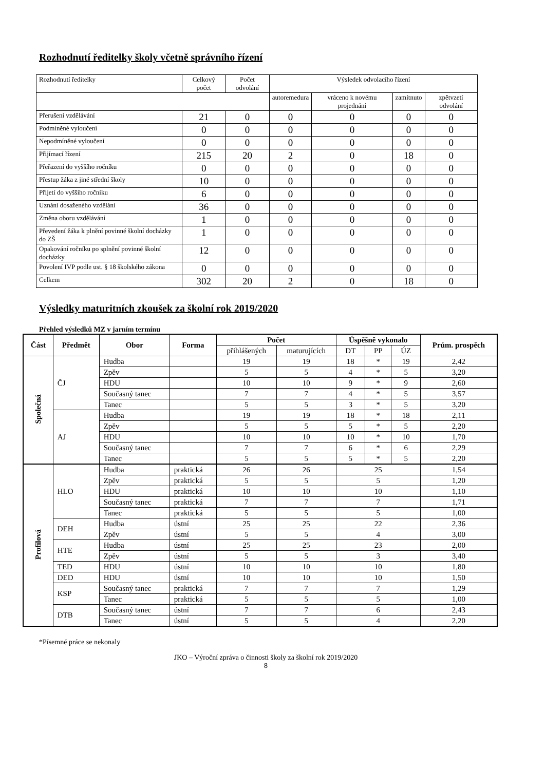Rozhodnutí ředitelky školy včetně správního řízení
| Rozhodnutí ředitelky | Celkový počet | Počet odvolání | Výsledek odvolacího řízení | | | |
| | | | autoremedura | vráceno k novému projednání | zamítnuto | zpětvzetí odvolání |
| Přerušení vzdělávání | 21 | 0 | 0 | 0 | 0 | 0 |
| Podmíněné vyloučení | 0 | 0 | 0 | 0 | 0 | 0 |
| Nepodmíněné vyloučení | 0 | 0 | 0 | 0 | 0 | 0 |
| Přijímací řízení | 215 | 20 | 2 | 0 | 18 | 0 |
| Přeřazení do vyššího ročníku | 0 | 0 | 0 | 0 | 0 | 0 |
| Přestup žáka z jiné střední školy | 10 | 0 | 0 | 0 | 0 | 0 |
| Přijetí do vyššího ročníku | 6 | 0 | 0 | 0 | 0 | 0 |
| Uznání dosaženého vzdělání | 36 | 0 | 0 | 0 | 0 | 0 |
| Změna oboru vzdělávání | 1 | 0 | 0 | 0 | 0 | 0 |
| Převedení žáka k plnění povinné školní docházky do ZŠ | 1 | 0 | 0 | 0 | 0 | 0 |
| Opakování ročníku po splnění povinné školní docházky | 12 | 0 | 0 | 0 | 0 | 0 |
| Povolení IVP podle ust. § 18 školského zákona | 0 | 0 | 0 | 0 | 0 | 0 |
| Celkem | 302 | 20 | 2 | 0 | 18 | 0 |
Výsledky maturitních zkoušek za školní rok 2019/2020
Přehled výsledků MZ v jarním termínu
| Část | Předmět | Obor | Forma | Počet | | Úspěšně vykonalo | | | Prům. prospěch |
| --- | --- | --- | --- | --- | --- | --- | --- | --- | --- |
| | | | | přihlášených | maturujících | DT | PP | ÚZ | |
| Společná | ČJ | Hudba | | 19 | 19 | 18 | * | 19 | 2,42 |
| | | Zpěv | | 5 | 5 | 4 | * | 5 | 3,20 |
| | | HDU | | 10 | 10 | 9 | * | 9 | 2,60 |
| | | Současný tanec | | 7 | 7 | 4 | * | 5 | 3,57 |
| | | Tanec | | 5 | 5 | 3 | * | 5 | 3,20 |
| | AJ | Hudba | | 19 | 19 | 18 | * | 18 | 2,11 |
| | | Zpěv | | 5 | 5 | 5 | * | 5 | 2,20 |
| | | HDU | | 10 | 10 | 10 | * | 10 | 1,70 |
| | | Současný tanec | | 7 | 7 | 6 | * | 6 | 2,29 |
| | | Tanec | | 5 | 5 | 5 | * | 5 | 2,20 |
| Profilová | HLO | Hudba | praktická | 26 | 26 | 25 | | | 1,54 |
| | | Zpěv | praktická | 5 | 5 | 5 | | | 1,20 |
| | | HDU | praktická | 10 | 10 | 10 | | | 1,10 |
| | | Současný tanec | praktická | 7 | 7 | 7 | | | 1,71 |
| | | Tanec | praktická | 5 | 5 | 5 | | | 1,00 |
| | DEH | Hudba | ústní | 25 | 25 | 22 | | | 2,36 |
| | | Zpěv | ústní | 5 | 5 | 4 | | | 3,00 |
| | HTE | Hudba | ústní | 25 | 25 | 23 | | | 2,00 |
| | | Zpěv | ústní | 5 | 5 | 3 | | | 3,40 |
| | TED | HDU | ústní | 10 | 10 | 10 | | | 1,80 |
| | DED | HDU | ústní | 10 | 10 | 10 | | | 1,50 |
| | KSP | Současný tanec | praktická | 7 | 7 | 7 | | | 1,29 |
| | | Tanec | praktická | 5 | 5 | 5 | | | 1,00 |
| | DTB | Současný tanec | ústní | 7 | 7 | 6 | | | 2,43 |
| | | Tanec | ústní | 5 | 5 | 4 | | | 2,20 |
*Písemné práce se nekonaly
JKO – Výroční zpráva o činnosti školy za školní rok 2019/2020
8